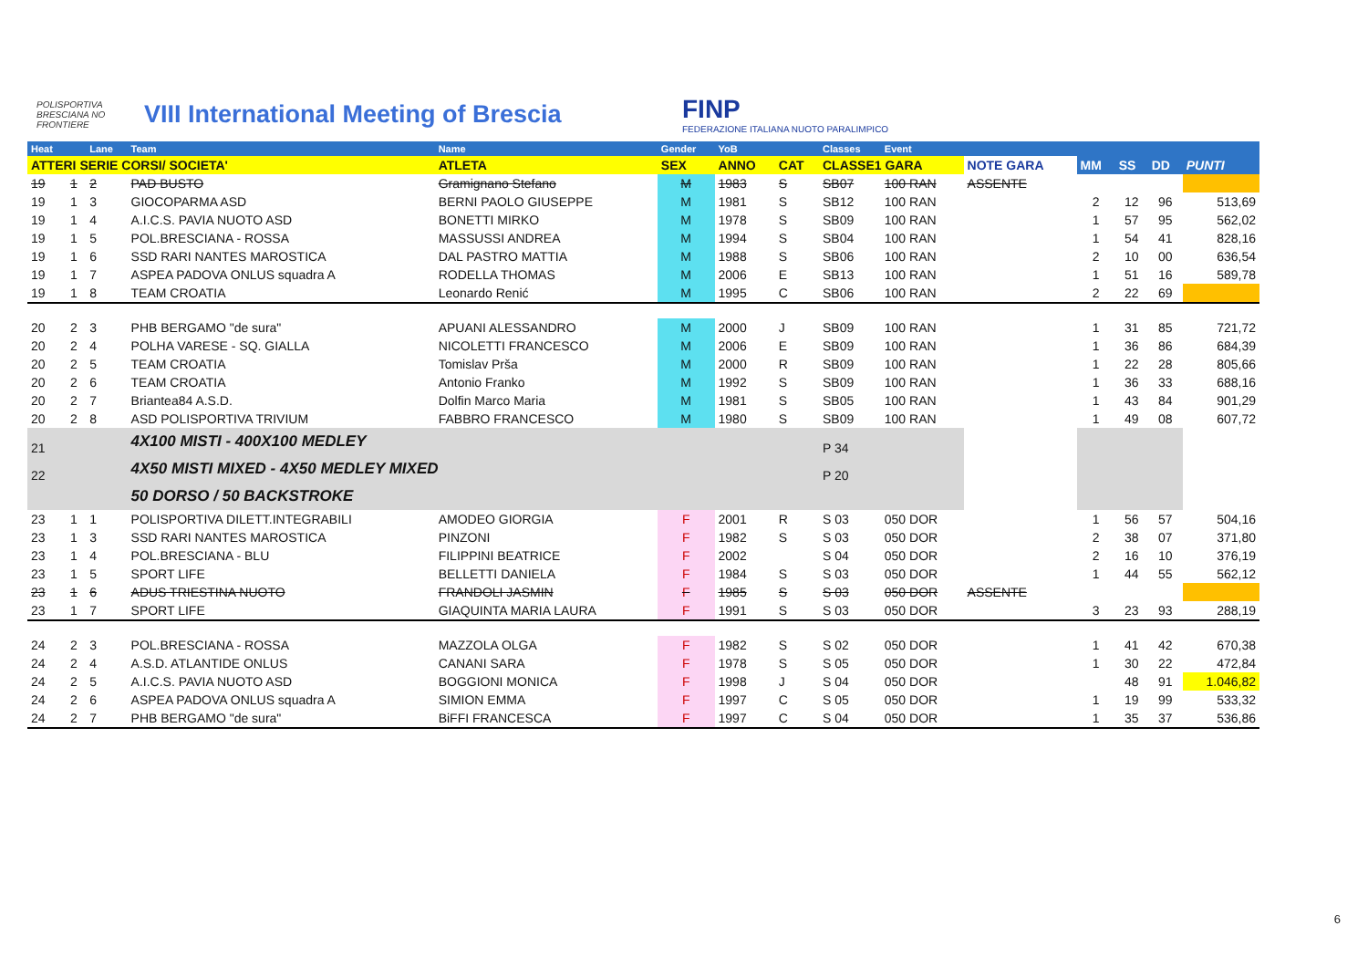POLISPORTIVA BRESCIANA NO FRONTIERE
VIII International Meeting of Brescia
FINP
FEDERAZIONE ITALIANA NUOTO PARALIMPICO
| Heat | | Lane | Team | Name | Gender | YoB | | Classes | Event | | | | | |
| --- | --- | --- | --- | --- | --- | --- | --- | --- | --- | --- | --- | --- | --- | --- |
| ATTERI SERIE CORSI/ SOCIETA' | | | | ATLETA | SEX | ANNO | CAT | CLASSE1 GARA | | NOTE GARA | MM | SS | DD | PUNTI |
| 19 | 1 | 2 | PAD BUSTO | Gramignano Stefano | M | 1983 | S | SB07 | 100 RAN | ASSENTE | | | | |
| 19 | 1 | 3 | GIOCOPARMA ASD | BERNI PAOLO GIUSEPPE | M | 1981 | S | SB12 | 100 RAN | | 2 | 12 | 96 | 513,69 |
| 19 | 1 | 4 | A.I.C.S. PAVIA NUOTO ASD | BONETTI MIRKO | M | 1978 | S | SB09 | 100 RAN | | 1 | 57 | 95 | 562,02 |
| 19 | 1 | 5 | POL.BRESCIANA - ROSSA | MASSUSSI ANDREA | M | 1994 | S | SB04 | 100 RAN | | 1 | 54 | 41 | 828,16 |
| 19 | 1 | 6 | SSD RARI NANTES MAROSTICA | DAL PASTRO MATTIA | M | 1988 | S | SB06 | 100 RAN | | 2 | 10 | 00 | 636,54 |
| 19 | 1 | 7 | ASPEA PADOVA ONLUS squadra A | RODELLA THOMAS | M | 2006 | E | SB13 | 100 RAN | | 1 | 51 | 16 | 589,78 |
| 19 | 1 | 8 | TEAM CROATIA | Leonardo Renić | M | 1995 | C | SB06 | 100 RAN | | 2 | 22 | 69 | |
| 20 | 2 | 3 | PHB BERGAMO "de sura" | APUANI ALESSANDRO | M | 2000 | J | SB09 | 100 RAN | | 1 | 31 | 85 | 721,72 |
| 20 | 2 | 4 | POLHA VARESE - SQ. GIALLA | NICOLETTI FRANCESCO | M | 2006 | E | SB09 | 100 RAN | | 1 | 36 | 86 | 684,39 |
| 20 | 2 | 5 | TEAM CROATIA | Tomislav Prša | M | 2000 | R | SB09 | 100 RAN | | 1 | 22 | 28 | 805,66 |
| 20 | 2 | 6 | TEAM CROATIA | Antonio Franko | M | 1992 | S | SB09 | 100 RAN | | 1 | 36 | 33 | 688,16 |
| 20 | 2 | 7 | Briantea84 A.S.D. | Dolfin Marco Maria | M | 1981 | S | SB05 | 100 RAN | | 1 | 43 | 84 | 901,29 |
| 20 | 2 | 8 | ASD POLISPORTIVA TRIVIUM | FABBRO FRANCESCO | M | 1980 | S | SB09 | 100 RAN | | 1 | 49 | 08 | 607,72 |
| 21 | | | 4X100 MISTI - 400X100 MEDLEY | | | | | P 34 | | | | | | |
| 22 | | | 4X50 MISTI MIXED - 4X50 MEDLEY MIXED | | | | | P 20 | | | | | | |
| | | | 50 DORSO / 50 BACKSTROKE | | | | | | | | | | | |
| 23 | 1 | 1 | POLISPORTIVA DILETT.INTEGRABILI | AMODEO GIORGIA | F | 2001 | R | S 03 | 050 DOR | | 1 | 56 | 57 | 504,16 |
| 23 | 1 | 3 | SSD RARI NANTES MAROSTICA | PINZONI | F | 1982 | S | S 03 | 050 DOR | | 2 | 38 | 07 | 371,80 |
| 23 | 1 | 4 | POL.BRESCIANA - BLU | FILIPPINI BEATRICE | F | 2002 | | S 04 | 050 DOR | | 2 | 16 | 10 | 376,19 |
| 23 | 1 | 5 | SPORT LIFE | BELLETTI DANIELA | F | 1984 | S | S 03 | 050 DOR | | 1 | 44 | 55 | 562,12 |
| 23 | 1 | 6 | ADUS TRIESTINA NUOTO | FRANDOLI JASMIN | F | 1985 | S | S 03 | 050 DOR | ASSENTE | | | | |
| 23 | 1 | 7 | SPORT LIFE | GIAQUINTA MARIA LAURA | F | 1991 | S | S 03 | 050 DOR | | 3 | 23 | 93 | 288,19 |
| 24 | 2 | 3 | POL.BRESCIANA - ROSSA | MAZZOLA OLGA | F | 1982 | S | S 02 | 050 DOR | | 1 | 41 | 42 | 670,38 |
| 24 | 2 | 4 | A.S.D. ATLANTIDE ONLUS | CANANI SARA | F | 1978 | S | S 05 | 050 DOR | | 1 | 30 | 22 | 472,84 |
| 24 | 2 | 5 | A.I.C.S. PAVIA NUOTO ASD | BOGGIONI MONICA | F | 1998 | J | S 04 | 050 DOR | | | 48 | 91 | 1.046,82 |
| 24 | 2 | 6 | ASPEA PADOVA ONLUS squadra A | SIMION EMMA | F | 1997 | C | S 05 | 050 DOR | | 1 | 19 | 99 | 533,32 |
| 24 | 2 | 7 | PHB BERGAMO "de sura" | BiFFI FRANCESCA | F | 1997 | C | S 04 | 050 DOR | | 1 | 35 | 37 | 536,86 |
6